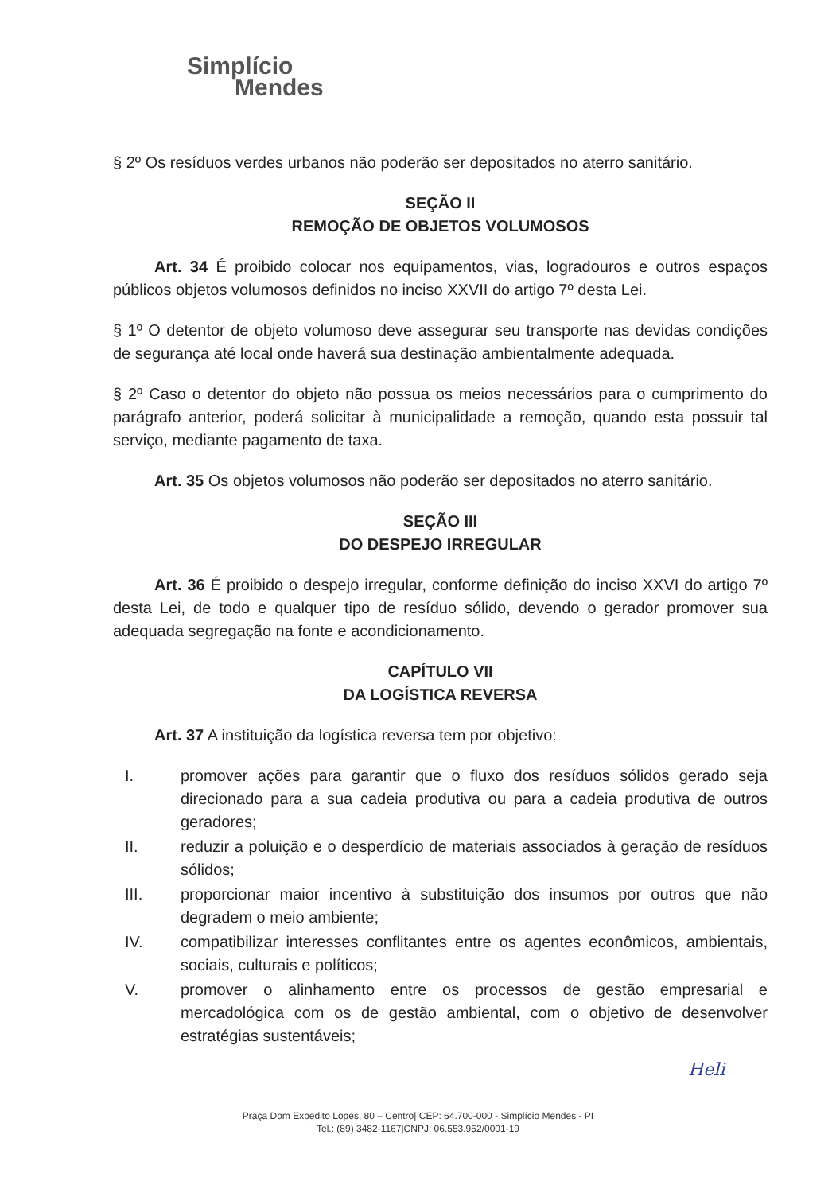Simplício
Mendes
§ 2º Os resíduos verdes urbanos não poderão ser depositados no aterro sanitário.
SEÇÃO II
REMOÇÃO DE OBJETOS VOLUMOSOS
Art. 34 É proibido colocar nos equipamentos, vias, logradouros e outros espaços públicos objetos volumosos definidos no inciso XXVII do artigo 7º desta Lei.
§ 1º O detentor de objeto volumoso deve assegurar seu transporte nas devidas condições de segurança até local onde haverá sua destinação ambientalmente adequada.
§ 2º Caso o detentor do objeto não possua os meios necessários para o cumprimento do parágrafo anterior, poderá solicitar à municipalidade a remoção, quando esta possuir tal serviço, mediante pagamento de taxa.
Art. 35 Os objetos volumosos não poderão ser depositados no aterro sanitário.
SEÇÃO III
DO DESPEJO IRREGULAR
Art. 36 É proibido o despejo irregular, conforme definição do inciso XXVI do artigo 7º desta Lei, de todo e qualquer tipo de resíduo sólido, devendo o gerador promover sua adequada segregação na fonte e acondicionamento.
CAPÍTULO VII
DA LOGÍSTICA REVERSA
Art. 37 A instituição da logística reversa tem por objetivo:
I. promover ações para garantir que o fluxo dos resíduos sólidos gerado seja direcionado para a sua cadeia produtiva ou para a cadeia produtiva de outros geradores;
II. reduzir a poluição e o desperdício de materiais associados à geração de resíduos sólidos;
III. proporcionar maior incentivo à substituição dos insumos por outros que não degradem o meio ambiente;
IV. compatibilizar interesses conflitantes entre os agentes econômicos, ambientais, sociais, culturais e políticos;
V. promover o alinhamento entre os processos de gestão empresarial e mercadológica com os de gestão ambiental, com o objetivo de desenvolver estratégias sustentáveis;
Heli
Praça Dom Expedito Lopes, 80 – Centro| CEP: 64.700-000 - Simplício Mendes - PI
Tel.: (89) 3482-1167|CNPJ: 06.553.952/0001-19